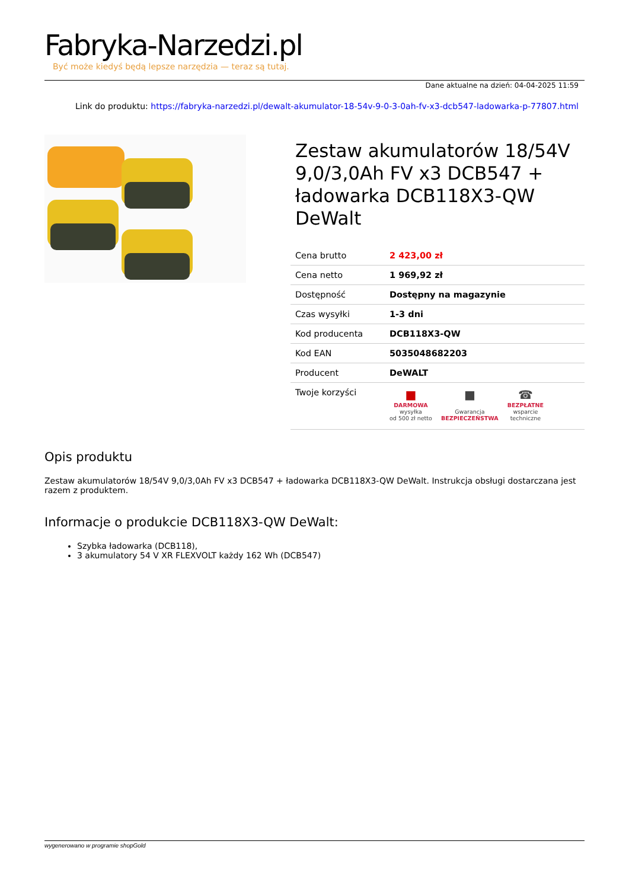Fabryka-Narzedzi.pl
Być może kiedyś będą lepsze narzędzia — teraz są tutaj.
Dane aktualne na dzień: 04-04-2025 11:59
Link do produktu: https://fabryka-narzedzi.pl/dewalt-akumulator-18-54v-9-0-3-0ah-fv-x3-dcb547-ladowarka-p-77807.html
Zestaw akumulatorów 18/54V 9,0/3,0Ah FV x3 DCB547 + ładowarka DCB118X3-QW DeWalt
| Cena brutto | 2 423,00 zł |
| Cena netto | 1 969,92 zł |
| Dostępność | Dostępny na magazynie |
| Czas wysyłki | 1-3 dni |
| Kod producenta | DCB118X3-QW |
| Kod EAN | 5035048682203 |
| Producent | DeWALT |
| Twoje korzyści | ■ DARMOWA wysyłka od 500 zł netto ■ Gwarancja BEZPIECZEŃSTWA ☎ BEZPŁATNE wsparcie techniczne |
Opis produktu
Zestaw akumulatorów 18/54V 9,0/3,0Ah FV x3 DCB547 + ładowarka DCB118X3-QW DeWalt. Instrukcja obsługi dostarczana jest razem z produktem.
Informacje o produkcie DCB118X3-QW DeWalt:
Szybka ładowarka (DCB118),
3 akumulatory 54 V XR FLEXVOLT każdy 162 Wh (DCB547)
wygenerowano w programie shopGold